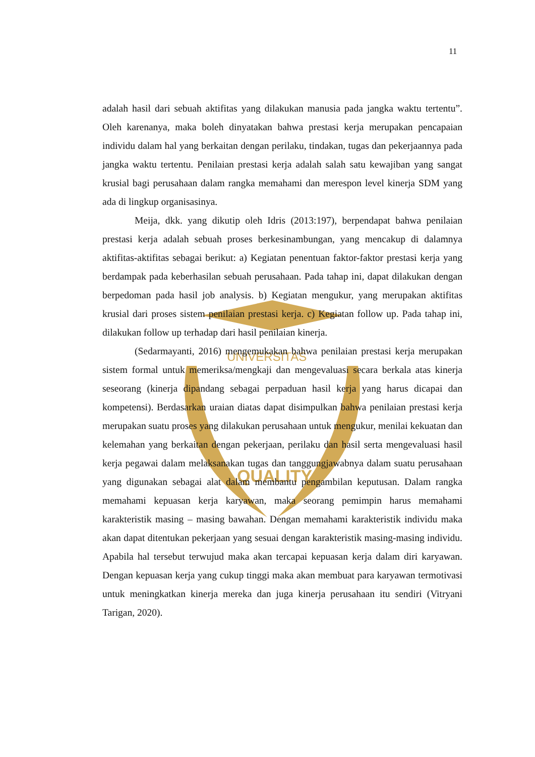UNIVERSITAS
QUALITY
11
adalah hasil dari sebuah aktifitas yang dilakukan manusia pada jangka waktu tertentu”. Oleh karenanya, maka boleh dinyatakan bahwa prestasi kerja merupakan pencapaian individu dalam hal yang berkaitan dengan perilaku, tindakan, tugas dan pekerjaannya pada jangka waktu tertentu. Penilaian prestasi kerja adalah salah satu kewajiban yang sangat krusial bagi perusahaan dalam rangka memahami dan merespon level kinerja SDM yang ada di lingkup organisasinya.
Meija, dkk. yang dikutip oleh Idris (2013:197), berpendapat bahwa penilaian prestasi kerja adalah sebuah proses berkesinambungan, yang mencakup di dalamnya aktifitas-aktifitas sebagai berikut: a) Kegiatan penentuan faktor-faktor prestasi kerja yang berdampak pada keberhasilan sebuah perusahaan. Pada tahap ini, dapat dilakukan dengan berpedoman pada hasil job analysis. b) Kegiatan mengukur, yang merupakan aktifitas krusial dari proses sistem penilaian prestasi kerja. c) Kegiatan follow up. Pada tahap ini, dilakukan follow up terhadap dari hasil penilaian kinerja.
(Sedarmayanti, 2016) mengemukakan bahwa penilaian prestasi kerja merupakan sistem formal untuk memeriksa/mengkaji dan mengevaluasi secara berkala atas kinerja seseorang (kinerja dipandang sebagai perpaduan hasil kerja yang harus dicapai dan kompetensi). Berdasarkan uraian diatas dapat disimpulkan bahwa penilaian prestasi kerja merupakan suatu proses yang dilakukan perusahaan untuk mengukur, menilai kekuatan dan kelemahan yang berkaitan dengan pekerjaan, perilaku dan hasil serta mengevaluasi hasil kerja pegawai dalam melaksanakan tugas dan tanggungjawabnya dalam suatu perusahaan yang digunakan sebagai alat dalam membantu pengambilan keputusan. Dalam rangka memahami kepuasan kerja karyawan, maka seorang pemimpin harus memahami karakteristik masing – masing bawahan. Dengan memahami karakteristik individu maka akan dapat ditentukan pekerjaan yang sesuai dengan karakteristik masing-masing individu. Apabila hal tersebut terwujud maka akan tercapai kepuasan kerja dalam diri karyawan. Dengan kepuasan kerja yang cukup tinggi maka akan membuat para karyawan termotivasi untuk meningkatkan kinerja mereka dan juga kinerja perusahaan itu sendiri (Vitryani Tarigan, 2020).